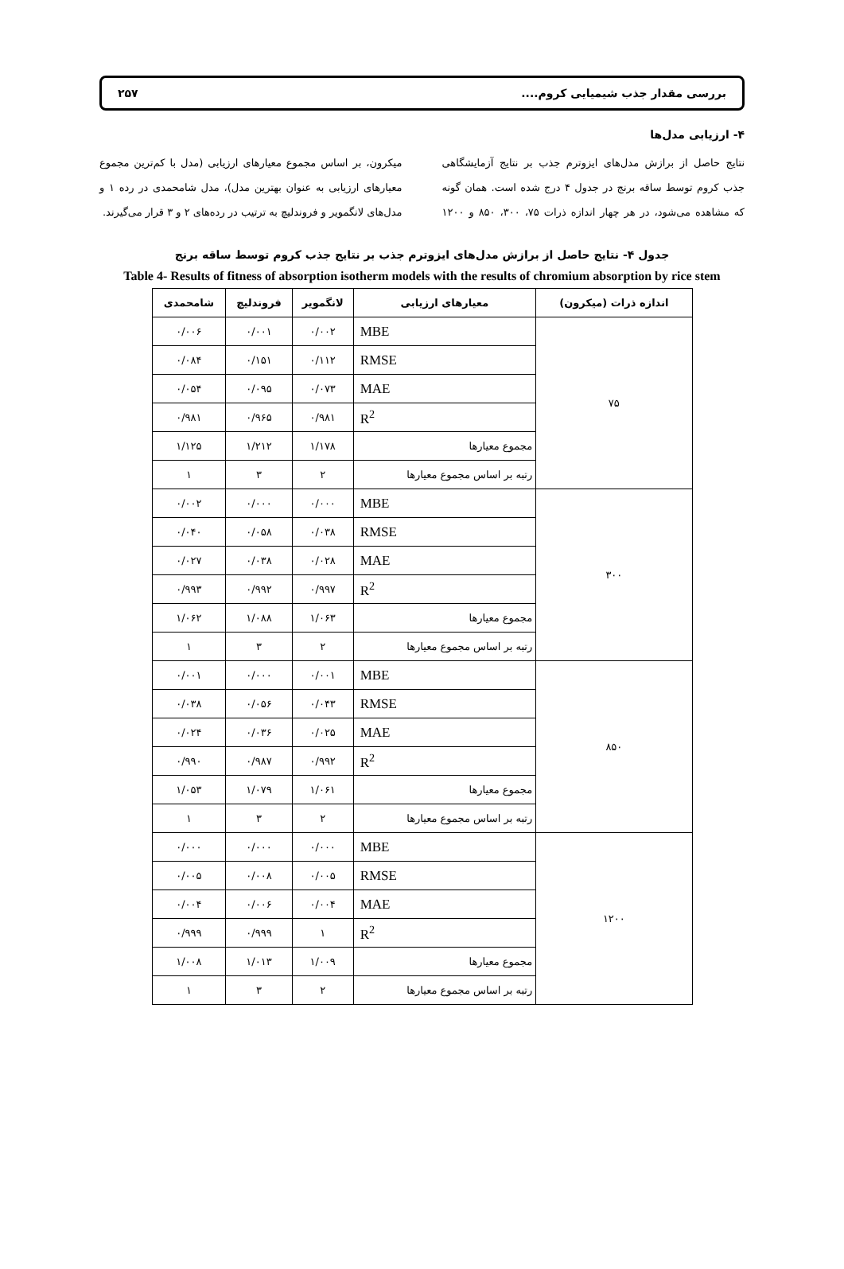بررسی مقدار جذب شیمیایی کروم.... ۲۵۷
۴- ارزیابی مدل‌ها
نتایج حاصل از برازش مدل‌های ایزوترم جذب بر نتایج آزمایشگاهی جذب کروم توسط ساقه برنج در جدول ۴ درج شده است. همان گونه که مشاهده می‌شود، در هر چهار اندازه ذرات ۷۵، ۳۰۰، ۸۵۰ و ۱۲۰۰ میکرون، بر اساس مجموع معیارهای ارزیابی (مدل با کم‌ترین مجموع معیارهای ارزیابی به عنوان بهترین مدل)، مدل شامحمدی در رده ۱ و مدل‌های لانگمویر و فروندلیچ به ترتیب در رده‌های ۲ و ۳ قرار می‌گیرند.
جدول ۴- نتایج حاصل از برازش مدل‌های ایزوترم جذب بر نتایج جذب کروم توسط ساقه برنج
Table 4- Results of fitness of absorption isotherm models with the results of chromium absorption by rice stem
| اندازه ذرات (میکرون) | معیارهای ارزیابی | لانگمویر | فروندلیچ | شامحمدی |
| --- | --- | --- | --- | --- |
| ۷۵ | MBE | ۰/۰۰۲ | ۰/۰۰۱ | ۰/۰۰۶ |
| | RMSE | ۰/۱۱۲ | ۰/۱۵۱ | ۰/۰۸۴ |
| | MAE | ۰/۰۷۳ | ۰/۰۹۵ | ۰/۰۵۴ |
| | R<sup>2</sup> | ۰/۹۸۱ | ۰/۹۶۵ | ۰/۹۸۱ |
| | مجموع معیارها | ۱/۱۷۸ | ۱/۲۱۲ | ۱/۱۲۵ |
| | رتبه بر اساس مجموع معیارها | ۲ | ۳ | ۱ |
| ۳۰۰ | MBE | ۰/۰۰۰ | ۰/۰۰۰ | ۰/۰۰۲ |
| | RMSE | ۰/۰۳۸ | ۰/۰۵۸ | ۰/۰۴۰ |
| | MAE | ۰/۰۲۸ | ۰/۰۳۸ | ۰/۰۲۷ |
| | R<sup>2</sup> | ۰/۹۹۷ | ۰/۹۹۲ | ۰/۹۹۳ |
| | مجموع معیارها | ۱/۰۶۳ | ۱/۰۸۸ | ۱/۰۶۲ |
| | رتبه بر اساس مجموع معیارها | ۲ | ۳ | ۱ |
| ۸۵۰ | MBE | ۰/۰۰۱ | ۰/۰۰۰ | ۰/۰۰۱ |
| | RMSE | ۰/۰۴۳ | ۰/۰۵۶ | ۰/۰۳۸ |
| | MAE | ۰/۰۲۵ | ۰/۰۳۶ | ۰/۰۲۴ |
| | R<sup>2</sup> | ۰/۹۹۲ | ۰/۹۸۷ | ۰/۹۹۰ |
| | مجموع معیارها | ۱/۰۶۱ | ۱/۰۷۹ | ۱/۰۵۳ |
| | رتبه بر اساس مجموع معیارها | ۲ | ۳ | ۱ |
| ۱۲۰۰ | MBE | ۰/۰۰۰ | ۰/۰۰۰ | ۰/۰۰۰ |
| | RMSE | ۰/۰۰۵ | ۰/۰۰۸ | ۰/۰۰۵ |
| | MAE | ۰/۰۰۴ | ۰/۰۰۶ | ۰/۰۰۴ |
| | R<sup>2</sup> | ۱ | ۰/۹۹۹ | ۰/۹۹۹ |
| | مجموع معیارها | ۱/۰۰۹ | ۱/۰۱۳ | ۱/۰۰۸ |
| | رتبه بر اساس مجموع معیارها | ۲ | ۳ | ۱ |